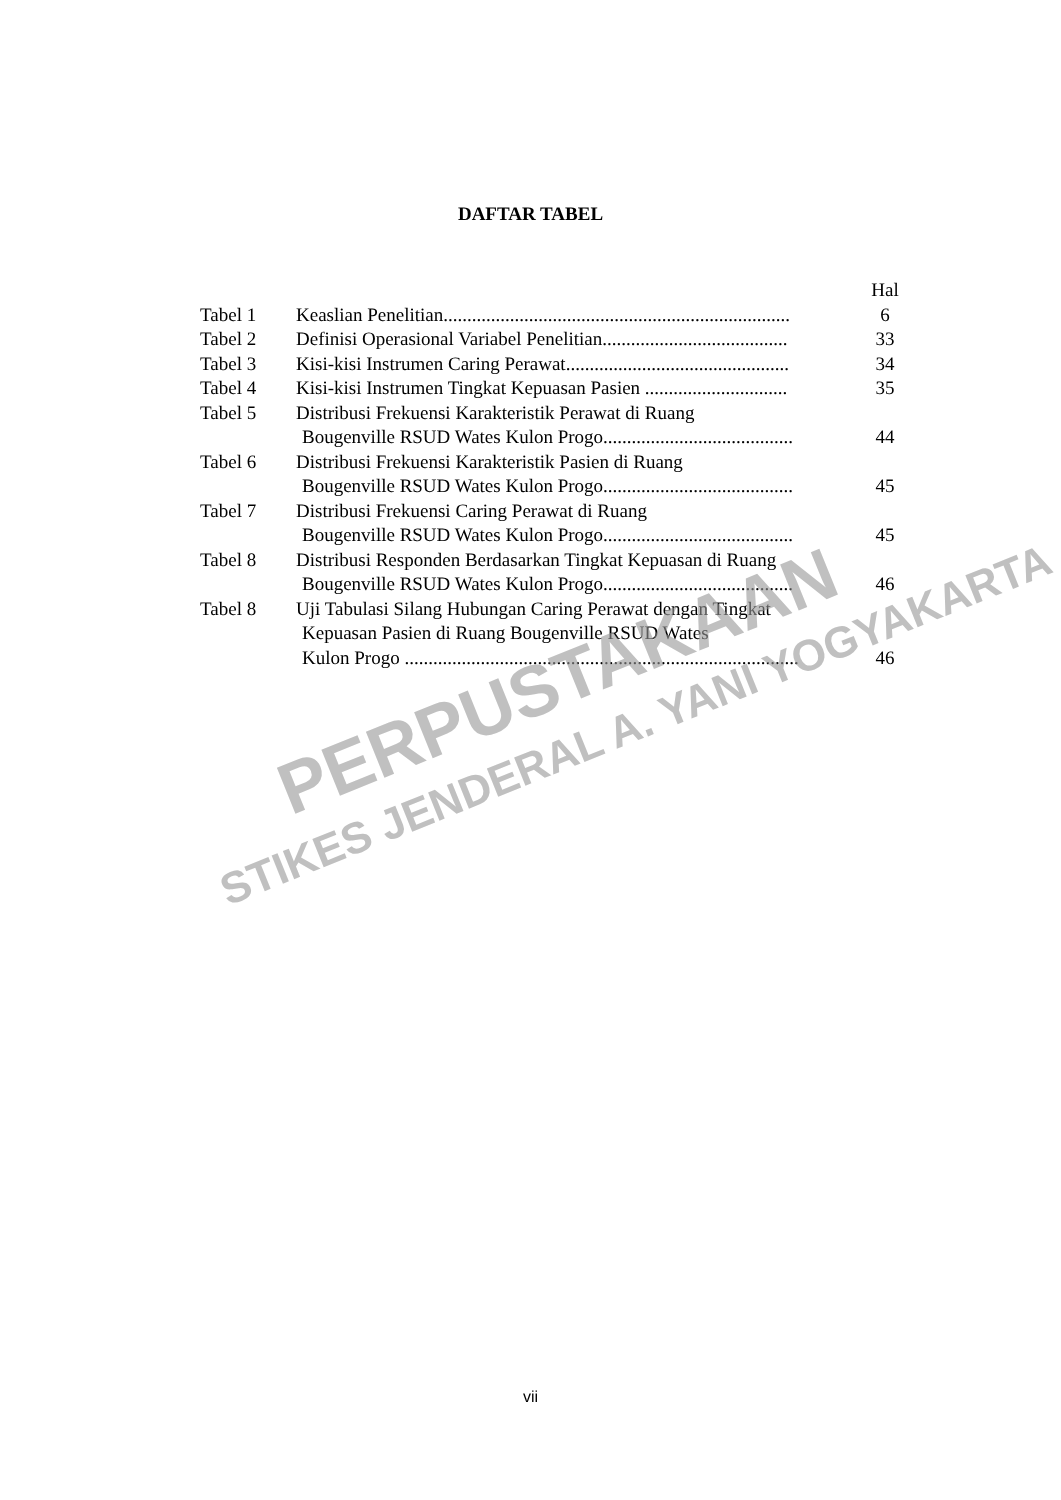DAFTAR TABEL
| | | Hal |
| Tabel 1 | Keaslian Penelitian......................................................................... | 6 |
| Tabel 2 | Definisi Operasional Variabel Penelitian....................................... | 33 |
| Tabel 3 | Kisi-kisi Instrumen Caring Perawat............................................... | 34 |
| Tabel 4 | Kisi-kisi Instrumen Tingkat Kepuasan Pasien .............................. | 35 |
| Tabel 5 | Distribusi Frekuensi Karakteristik Perawat di Ruang Bougenville RSUD Wates Kulon Progo........................................ | 44 |
| Tabel 6 | Distribusi Frekuensi Karakteristik Pasien di Ruang Bougenville RSUD Wates Kulon Progo........................................ | 45 |
| Tabel 7 | Distribusi Frekuensi Caring Perawat di Ruang Bougenville RSUD Wates Kulon Progo........................................ | 45 |
| Tabel 8 | Distribusi Responden Berdasarkan Tingkat Kepuasan di Ruang Bougenville RSUD Wates Kulon Progo........................................ | 46 |
| Tabel 8 | Uji Tabulasi Silang Hubungan Caring Perawat dengan Tingkat Kepuasan Pasien di Ruang Bougenville RSUD Wates Kulon Progo ................................................................................... | 46 |
PERPUSTAKAAN
STIKES JENDERAL A. YANI YOGYAKARTA
vii